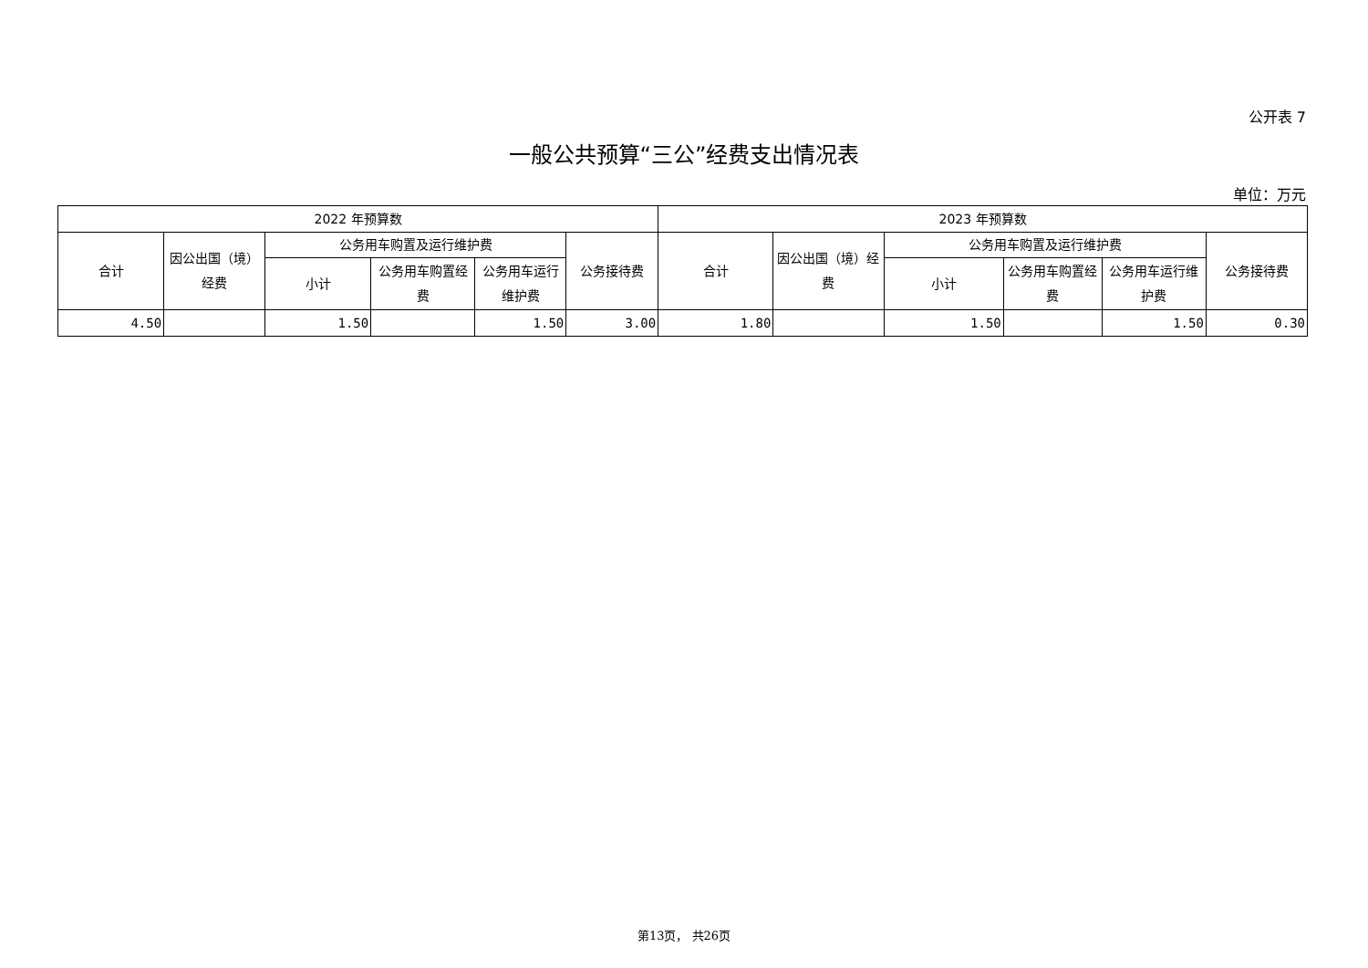公开表 7
一般公共预算“三公”经费支出情况表
单位：万元
| 2022 年预算数 | | | | | | 2023 年预算数 | | | | | |
| --- | --- | --- | --- | --- | --- | --- | --- | --- | --- | --- | --- |
| 合计 | 因公出国（境）经费 | 公务用车购置及运行维护费 | | | 公务接待费 | 合计 | 因公出国（境）经费 | 公务用车购置及运行维护费 | | | 公务接待费 |
| | | 小计 | 公务用车购置经费 | 公务用车运行维护费 | | | | 小计 | 公务用车购置经费 | 公务用车运行维护费 | |
| 4.50 | | 1.50 | | 1.50 | 3.00 | 1.80 | | 1.50 | | 1.50 | 0.30 |
第13页， 共26页